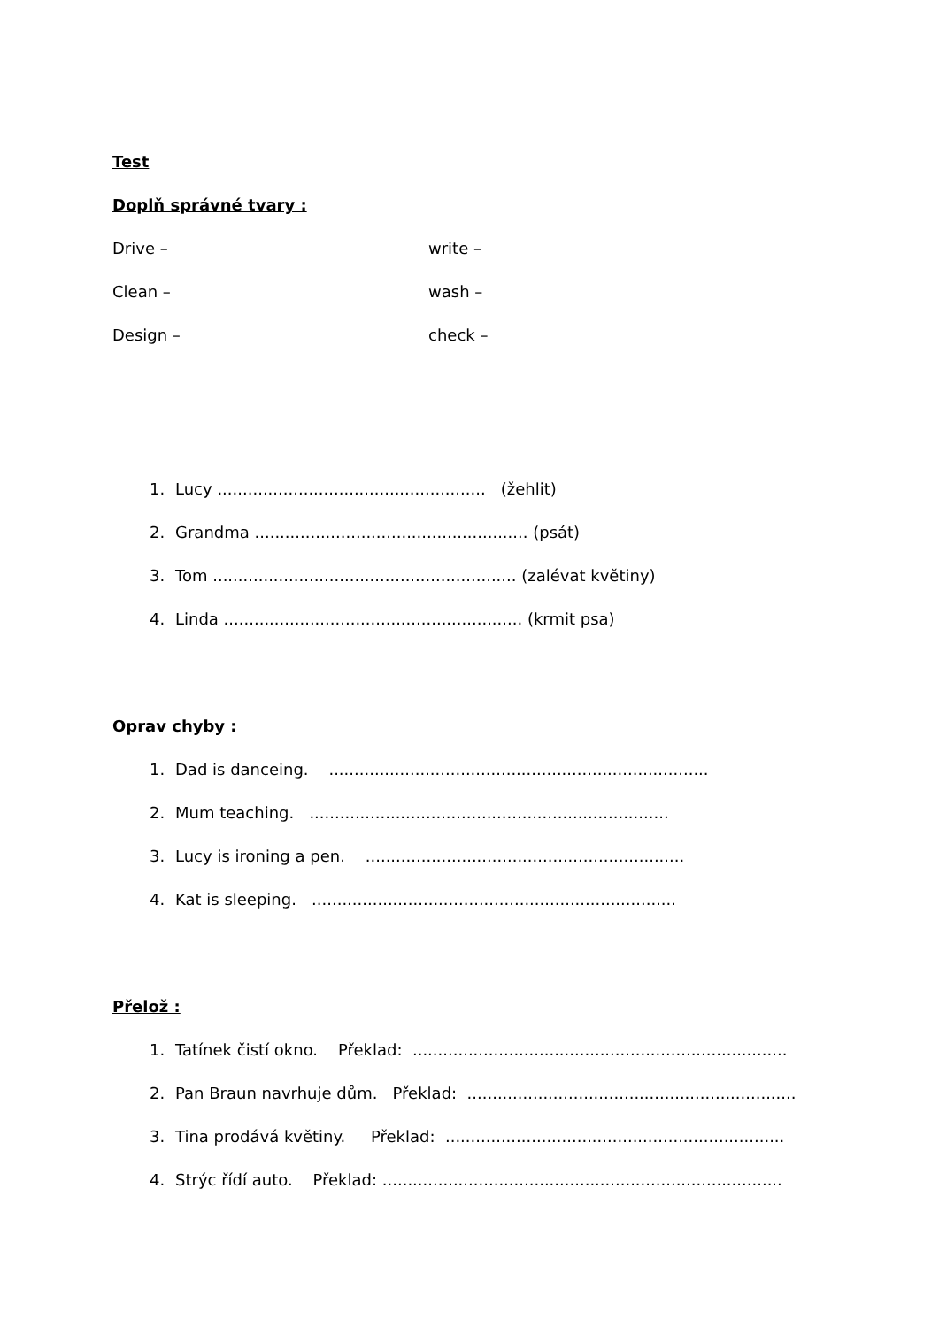Test
Doplň správné tvary :
Drive – write –
Clean – wash –
Design – check –
1. Lucy ..................................................... (žehlit)
2. Grandma ...................................................... (psát)
3. Tom ............................................................ (zalévat květiny)
4. Linda ........................................................... (krmit psa)
Oprav chyby :
1. Dad is danceing. ...........................................................................
2. Mum teaching. .......................................................................
3. Lucy is ironing a pen. ...............................................................
4. Kat is sleeping. ........................................................................
Přelož :
1. Tatínek čistí okno. Překlad: ..........................................................................
2. Pan Braun navrhuje dům. Překlad: .................................................................
3. Tina prodává květiny. Překlad: ...................................................................
4. Strýc řídí auto. Překlad: ...............................................................................